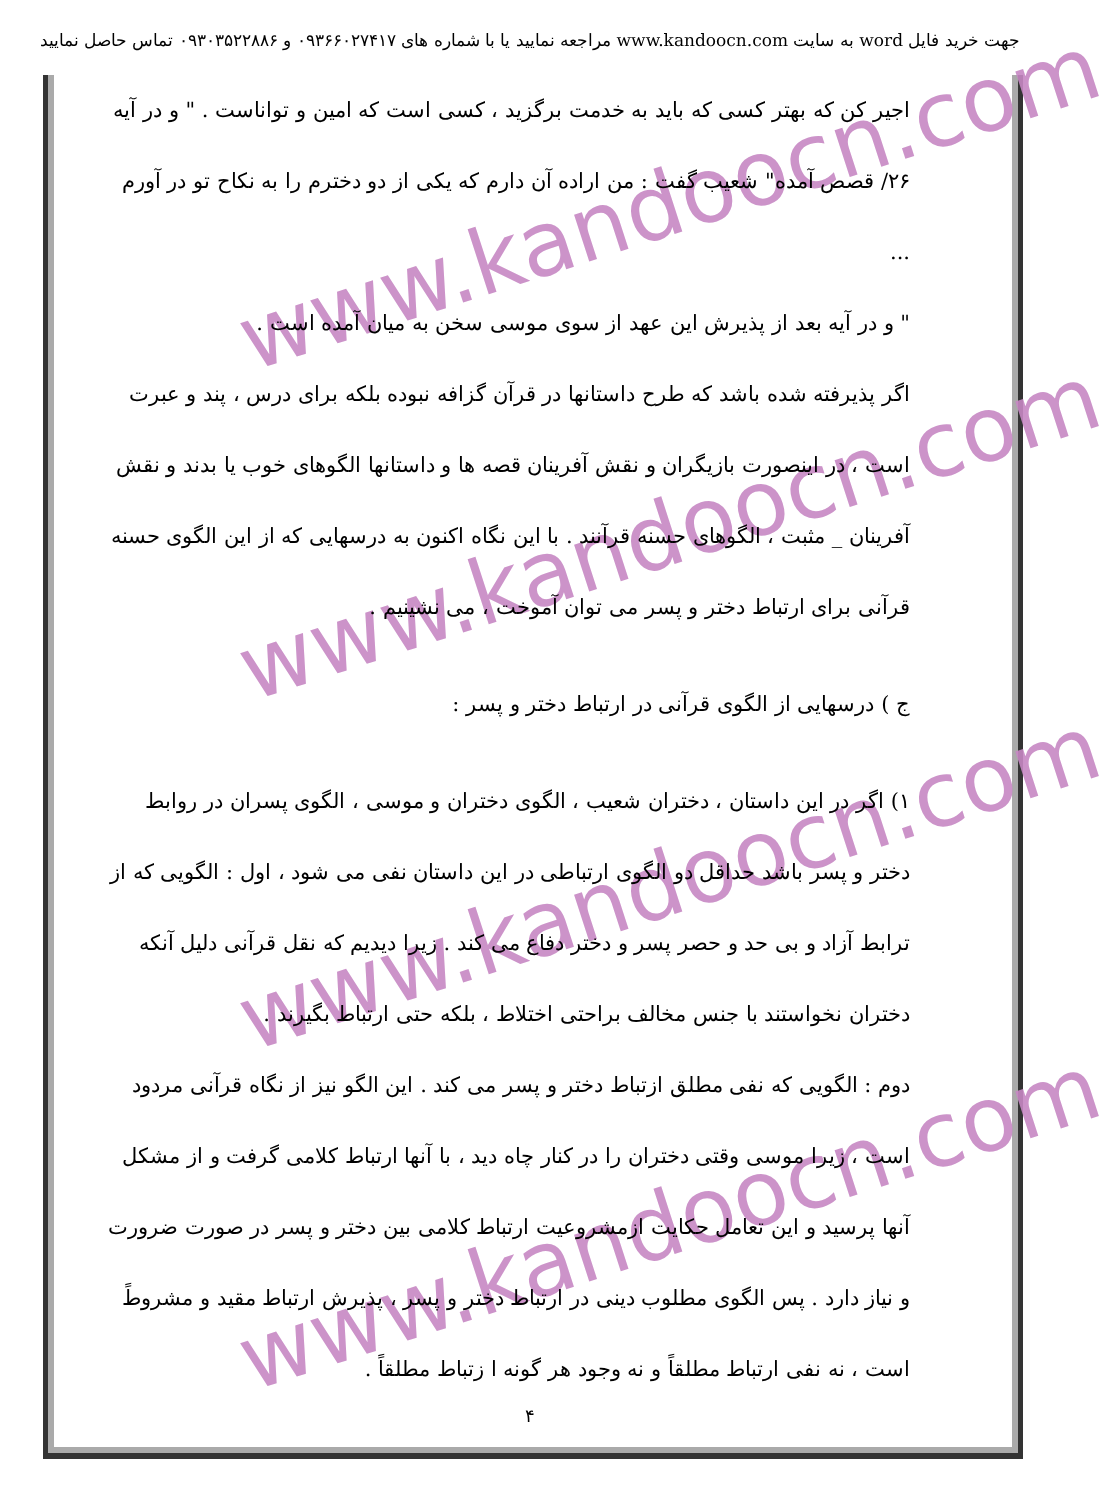جهت خرید فایل word به سایت www.kandoocn.com مراجعه نمایید یا با شماره های ۰۹۳۶۶۰۲۷۴۱۷ و ۰۹۳۰۳۵۲۲۸۸۶ تماس حاصل نمایید
www.kandoocn.com
www.kandoocn.com
www.kandoocn.com
www.kandoocn.com
اجیر کن که بهتر کسی که باید به خدمت برگزید ، کسی است که امین و تواناست . " و در آیه
۲۶/ قصص آمده" شعیب گفت : من اراده آن دارم که یکی از دو دخترم را به نکاح تو در آورم ...
" و در آیه بعد از پذیرش این عهد از سوی موسی سخن به میان آمده است .
اگر پذیرفته شده باشد که طرح داستانها در قرآن گزافه نبوده بلکه برای درس ، پند و عبرت است ، در اینصورت بازیگران و نقش آفرینان قصه ها و داستانها الگوهای خوب یا بدند و نقش آفرینان _ مثبت ، الگوهای حسنه قرآنند . با این نگاه اکنون به درسهایی که از این الگوی حسنه قرآنی برای ارتباط دختر و پسر می توان آموخت ، می نشینیم .
ج ) درسهایی از الگوی قرآنی در ارتباط دختر و پسر :
۱) اگر در این داستان ، دختران شعیب ، الگوی دختران و موسی ، الگوی پسران در روابط دختر و پسر باشد حداقل دو الگوی ارتباطی در این داستان نفی می شود ، اول : الگویی که از ترابط آزاد و بی حد و حصر پسر و دختر دفاع می کند . زیرا دیدیم که نقل قرآنی دلیل آنکه دختران نخواستند با جنس مخالف براحتی اختلاط ، بلکه حتی ارتباط بگیرند .
دوم : الگویی که نفی مطلق ازتباط دختر و پسر می کند . این الگو نیز از نگاه قرآنی مردود است ، زیرا موسی وقتی دختران را در کنار چاه دید ، با آنها ارتباط کلامی گرفت و از مشکل آنها پرسید و این تعامل حکایت ازمشروعیت ارتباط کلامی بین دختر و پسر در صورت ضرورت و نیاز دارد . پس الگوی مطلوب دینی در ارتباط دختر و پسر ، پذیرش ارتباط مقید و مشروطً است ، نه نفی ارتباط مطلقاً و نه وجود هر گونه ا زتباط مطلقاً .
۴